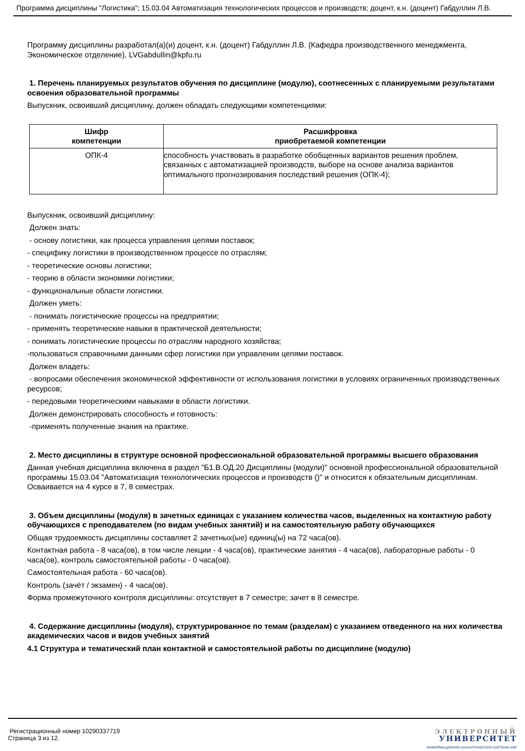Программа дисциплины "Логистика"; 15.03.04 Автоматизация технологических процессов и производств; доцент, к.н. (доцент) Габдуллин Л.В.
Программу дисциплины разработал(а)(и) доцент, к.н. (доцент) Габдуллин Л.В. (Кафедра производственного менеджмента, Экономическое отделение), LVGabdullin@kpfu.ru
1. Перечень планируемых результатов обучения по дисциплине (модулю), соотнесенных с планируемыми результатами освоения образовательной программы
Выпускник, освоивший дисциплину, должен обладать следующими компетенциями:
| Шифр компетенции | Расшифровка приобретаемой компетенции |
| --- | --- |
| ОПК-4 | способность участвовать в разработке обобщенных вариантов решения проблем, связанных с автоматизацией производств, выборе на основе анализа вариантов оптимального прогнозирования последствий решения (ОПК-4); |
Выпускник, освоивший дисциплину:
Должен знать:
- основу логистики, как процесса управления цепями поставок;
- специфику логистики в производственном процессе по отраслям;
- теоретические основы логистики;
- теорию в области экономики логистики;
- функциональные области логистики.
Должен уметь:
- понимать логистические процессы на предприятии;
- применять теоретические навыки в практической деятельности;
- понимать логистические процессы по отраслям народного хозяйства;
-пользоваться справочными данными сфер логистики при управлении цепями поставок.
Должен владеть:
- вопросами обеспечения экономической эффективности от использования логистики в условиях ограниченных производственных ресурсов;
- передовыми теоретическими навыками в области логистики.
Должен демонстрировать способность и готовность:
-применять полученные знания на практике.
2. Место дисциплины в структуре основной профессиональной образовательной программы высшего образования
Данная учебная дисциплина включена в раздел "Б1.В.ОД.20 Дисциплины (модули)" основной профессиональной образовательной программы 15.03.04 "Автоматизация технологических процессов и производств ()" и относится к обязательным дисциплинам.
Осваивается на 4 курсе в 7, 8 семестрах.
3. Объем дисциплины (модуля) в зачетных единицах с указанием количества часов, выделенных на контактную работу обучающихся с преподавателем (по видам учебных занятий) и на самостоятельную работу обучающихся
Общая трудоемкость дисциплины составляет 2 зачетных(ые) единиц(ы) на 72 часа(ов).
Контактная работа - 8 часа(ов), в том числе лекции - 4 часа(ов), практические занятия - 4 часа(ов), лабораторные работы - 0 часа(ов), контроль самостоятельной работы - 0 часа(ов).
Самостоятельная работа - 60 часа(ов).
Контроль (зачёт / экзамен) - 4 часа(ов).
Форма промежуточного контроля дисциплины: отсутствует в 7 семестре; зачет в 8 семестре.
4. Содержание дисциплины (модуля), структурированное по темам (разделам) с указанием отведенного на них количества академических часов и видов учебных занятий
4.1 Структура и тематический план контактной и самостоятельной работы по дисциплине (модулю)
Регистрационный номер 10290337719
Страница 3 из 12.
ЭЛЕКТРОННЫЙ
УНИВЕРСИТЕТ
ИНФОРМАЦИОННО-АНАЛИТИЧЕСКАЯ СИСТЕМА КФУ